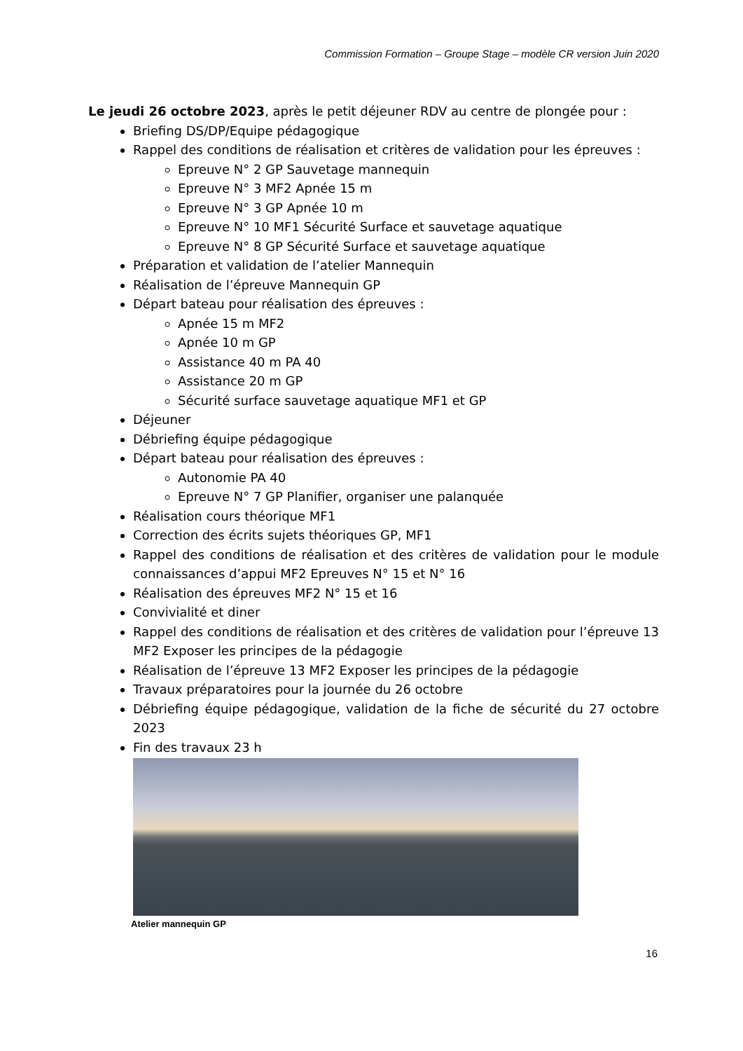Commission Formation – Groupe Stage – modèle CR version Juin 2020
Le jeudi 26 octobre 2023, après le petit déjeuner RDV au centre de plongée pour :
Briefing DS/DP/Equipe pédagogique
Rappel des conditions de réalisation et critères de validation pour les épreuves :
Epreuve N° 2 GP Sauvetage mannequin
Epreuve N° 3 MF2 Apnée 15 m
Epreuve N° 3 GP Apnée 10 m
Epreuve N° 10 MF1 Sécurité Surface et sauvetage aquatique
Epreuve N° 8 GP Sécurité Surface et sauvetage aquatique
Préparation et validation de l’atelier Mannequin
Réalisation de l’épreuve Mannequin GP
Départ bateau pour réalisation des épreuves :
Apnée 15 m MF2
Apnée 10 m GP
Assistance 40 m PA 40
Assistance 20 m GP
Sécurité surface sauvetage aquatique MF1 et GP
Déjeuner
Débriefing équipe pédagogique
Départ bateau pour réalisation des épreuves :
Autonomie PA 40
Epreuve N° 7 GP Planifier, organiser une palanquée
Réalisation cours théorique MF1
Correction des écrits sujets théoriques GP, MF1
Rappel des conditions de réalisation et des critères de validation pour le module connaissances d’appui MF2 Epreuves N° 15 et N° 16
Réalisation des épreuves MF2 N° 15 et 16
Convivialité et diner
Rappel des conditions de réalisation et des critères de validation pour l’épreuve 13 MF2 Exposer les principes de la pédagogie
Réalisation de l’épreuve 13 MF2 Exposer les principes de la pédagogie
Travaux préparatoires pour la journée du 26 octobre
Débriefing équipe pédagogique, validation de la fiche de sécurité du 27 octobre 2023
Fin des travaux 23 h
Atelier mannequin GP
16